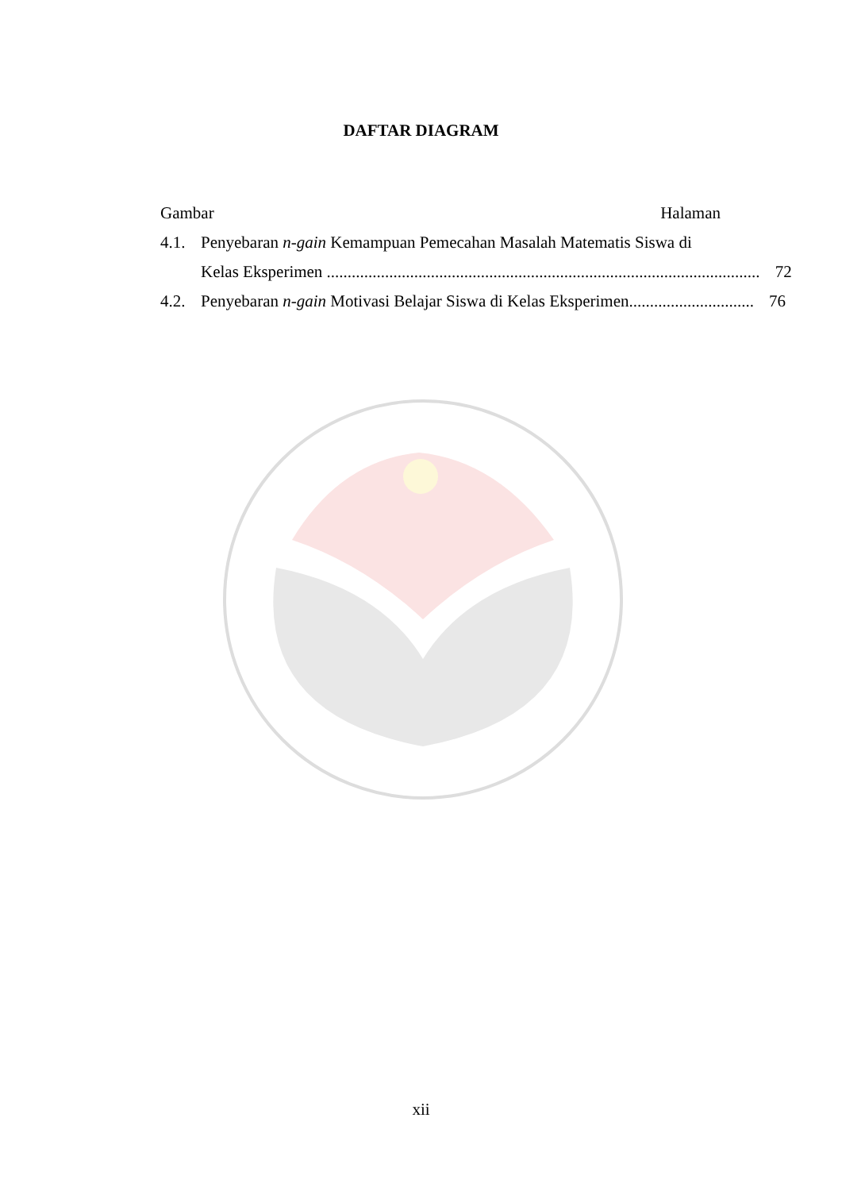DAFTAR DIAGRAM
Gambar Halaman
4.1. Penyebaran n-gain Kemampuan Pemecahan Masalah Matematis Siswa di
Kelas Eksperimen ........................................................................................................ 72
4.2. Penyebaran n-gain Motivasi Belajar Siswa di Kelas Eksperimen.............................. 76
xii